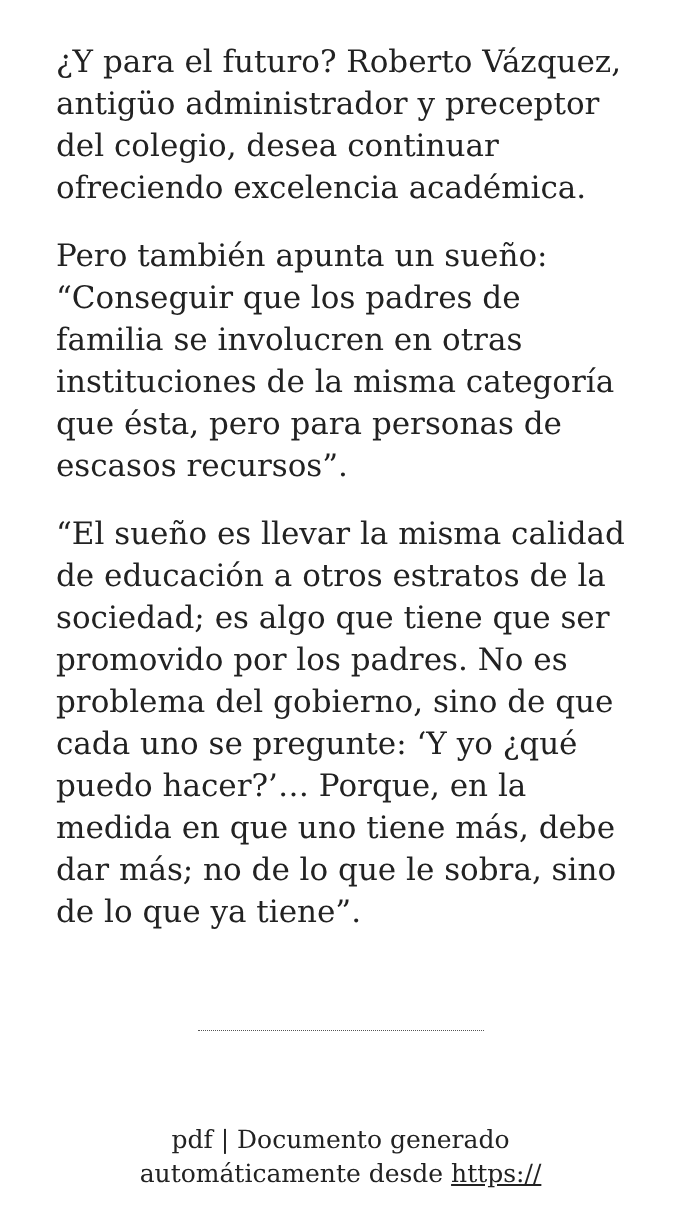¿Y para el futuro? Roberto Vázquez, antigüo administrador y preceptor del colegio, desea continuar ofreciendo excelencia académica.
Pero también apunta un sueño: “Conseguir que los padres de familia se involucren en otras instituciones de la misma categoría que ésta, pero para personas de escasos recursos”.
“El sueño es llevar la misma calidad de educación a otros estratos de la sociedad; es algo que tiene que ser promovido por los padres. No es problema del gobierno, sino de que cada uno se pregunte: ‘Y yo ¿qué puedo hacer?’… Porque, en la medida en que uno tiene más, debe dar más; no de lo que le sobra, sino de lo que ya tiene”.
pdf | Documento generado
automáticamente desde https://